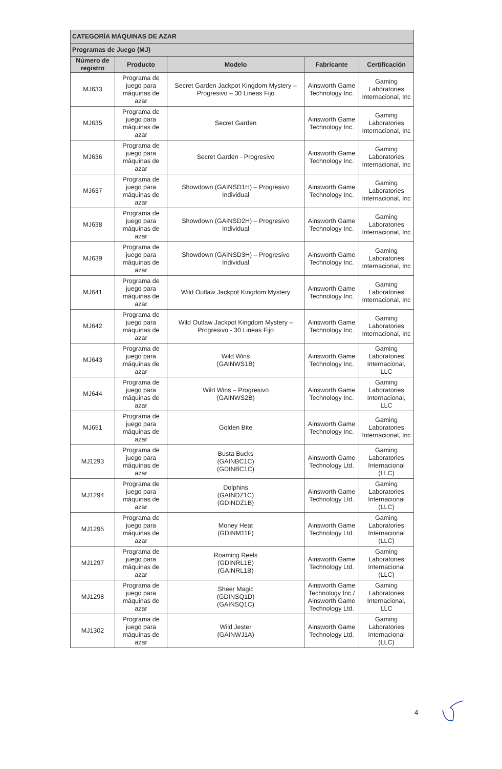| CATEGORÍA MÁQUINAS DE AZAR | | | | |
| --- | --- | --- | --- | --- |
| Programas de Juego (MJ) | | | | |
| Número de registro | Producto | Modelo | Fabricante | Certificación |
| MJ633 | Programa de juego para máquinas de azar | Secret Garden Jackpot Kingdom Mystery – Progresivo – 30 Lineas Fijo | Ainsworth Game Technology Inc. | Gaming Laboratories Internacional, Inc |
| MJ635 | Programa de juego para máquinas de azar | Secret Garden | Ainsworth Game Technology Inc. | Gaming Laboratories Internacional, Inc |
| MJ636 | Programa de juego para máquinas de azar | Secret Garden - Progresivo | Ainsworth Game Technology Inc. | Gaming Laboratories Internacional, Inc |
| MJ637 | Programa de juego para máquinas de azar | Showdown (GAINSD1H) – Progresivo Individual | Ainsworth Game Technology Inc. | Gaming Laboratories Internacional, Inc |
| MJ638 | Programa de juego para máquinas de azar | Showdown (GAINSD2H) – Progresivo Individual | Ainsworth Game Technology Inc. | Gaming Laboratories Internacional, Inc |
| MJ639 | Programa de juego para máquinas de azar | Showdown (GAINSD3H) – Progresivo Individual | Ainsworth Game Technology Inc. | Gaming Laboratories Internacional, Inc |
| MJ641 | Programa de juego para máquinas de azar | Wild Outlaw Jackpot Kingdom Mystery | Ainsworth Game Technology Inc. | Gaming Laboratories Internacional, Inc |
| MJ642 | Programa de juego para máquinas de azar | Wild Outlaw Jackpot Kingdom Mystery – Progresivo - 30 Lineas Fijo | Ainsworth Game Technology Inc. | Gaming Laboratories Internacional, Inc |
| MJ643 | Programa de juego para máquinas de azar | Wild Wins (GAINWS1B) | Ainsworth Game Technology Inc. | Gaming Laboratories Internacional, LLC |
| MJ644 | Programa de juego para máquinas de azar | Wild Wins – Progresivo (GAINWS2B) | Ainsworth Game Technology Inc. | Gaming Laboratories Internacional, LLC |
| MJ651 | Programa de juego para máquinas de azar | Golden Bite | Ainsworth Game Technology Inc. | Gaming Laboratories Internacional, Inc |
| MJ1293 | Programa de juego para máquinas de azar | Busta Bucks (GAINBC1C) (GDINBC1C) | Ainsworth Game Technology Ltd. | Gaming Laboratories Internacional (LLC) |
| MJ1294 | Programa de juego para máquinas de azar | Dolphins (GAINDZ1C) (GDINDZ1B) | Ainsworth Game Technology Ltd. | Gaming Laboratories Internacional (LLC) |
| MJ1295 | Programa de juego para máquinas de azar | Money Heat (GDINM11F) | Ainsworth Game Technology Ltd. | Gaming Laboratories Internacional (LLC) |
| MJ1297 | Programa de juego para máquinas de azar | Roaming Reels (GDINRL1E) (GAINRL1B) | Ainsworth Game Technology Ltd. | Gaming Laboratories Internacional (LLC) |
| MJ1298 | Programa de juego para máquinas de azar | Sheer Magic (GDINSQ1D) (GAINSQ1C) | Ainsworth Game Technology Inc./ Ainsworth Game Technology Ltd. | Gaming Laboratories Internacional, LLC |
| MJ1302 | Programa de juego para máquinas de azar | Wild Jester (GAINWJ1A) | Ainsworth Game Technology Ltd. | Gaming Laboratories Internacional (LLC) |
4